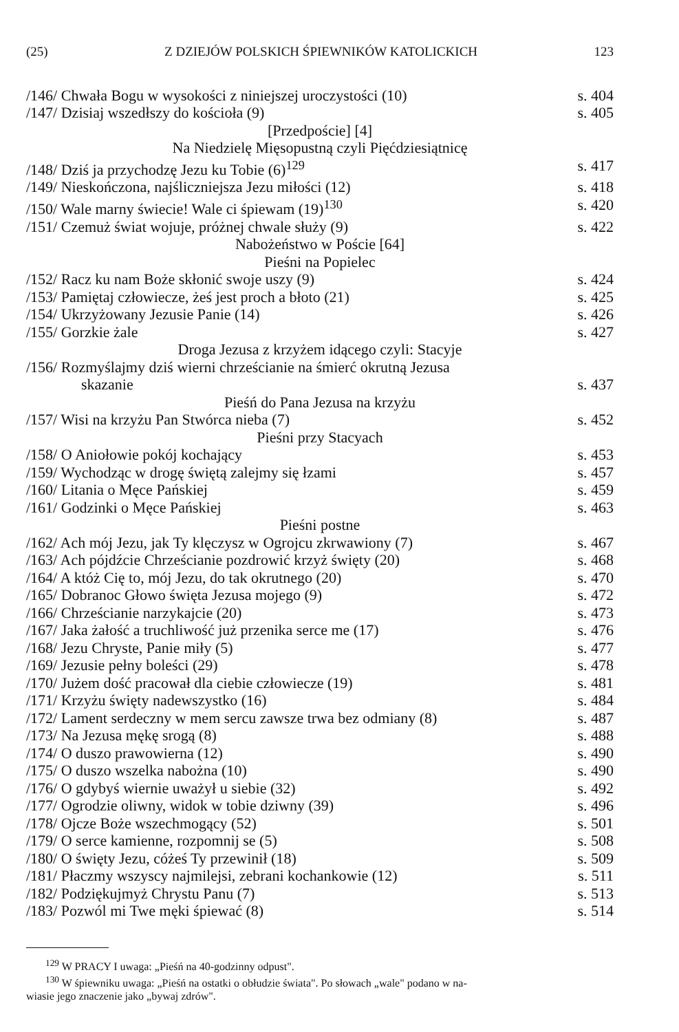(25) Z DZIEJÓW POLSKICH ŚPIEWNIKÓW KATOLICKICH 123
/146/ Chwała Bogu w wysokości z niniejszej uroczystości (10) s. 404
/147/ Dzisiaj wszedłszy do kościoła (9) s. 405
[Przedpoście] [4]
Na Niedzielę Mięsopustną czyli Pięćdziesiątnicę
/148/ Dziś ja przychodzę Jezu ku Tobie (6)<sup>129</sup> s. 417
/149/ Nieskończona, najśliczniejsza Jezu miłości (12) s. 418
/150/ Wale marny świecie! Wale ci śpiewam (19)<sup>130</sup> s. 420
/151/ Czemuż świat wojuje, próżnej chwale służy (9) s. 422
Nabożeństwo w Poście [64]
Pieśni na Popielec
/152/ Racz ku nam Boże skłonić swoje uszy (9) s. 424
/153/ Pamiętaj człowiecze, żeś jest proch a błoto (21) s. 425
/154/ Ukrzyżowany Jezusie Panie (14) s. 426
/155/ Gorzkie żale s. 427
Droga Jezusa z krzyżem idącego czyli: Stacyje
/156/ Rozmyślajmy dziś wierni chrześcianie na śmierć okrutną Jezusa
skazanie s. 437
Pieśń do Pana Jezusa na krzyżu
/157/ Wisi na krzyżu Pan Stwórca nieba (7) s. 452
Pieśni przy Stacyach
/158/ O Aniołowie pokój kochający s. 453
/159/ Wychodząc w drogę świętą zalejmy się łzami s. 457
/160/ Litania o Męce Pańskiej s. 459
/161/ Godzinki o Męce Pańskiej s. 463
Pieśni postne
/162/ Ach mój Jezu, jak Ty klęczysz w Ogrojcu zkrwawiony (7) s. 467
/163/ Ach pójdźcie Chrześcianie pozdrowić krzyż święty (20) s. 468
/164/ A któż Cię to, mój Jezu, do tak okrutnego (20) s. 470
/165/ Dobranoc Głowo święta Jezusa mojego (9) s. 472
/166/ Chrześcianie narzykajcie (20) s. 473
/167/ Jaka żałość a truchliwość już przenika serce me (17) s. 476
/168/ Jezu Chryste, Panie miły (5) s. 477
/169/ Jezusie pełny boleści (29) s. 478
/170/ Jużem dość pracował dla ciebie człowiecze (19) s. 481
/171/ Krzyżu święty nadewszystko (16) s. 484
/172/ Lament serdeczny w mem sercu zawsze trwa bez odmiany (8) s. 487
/173/ Na Jezusa mękę srogą (8) s. 488
/174/ O duszo prawowierna (12) s. 490
/175/ O duszo wszelka nabożna (10) s. 490
/176/ O gdybyś wiernie uważył u siebie (32) s. 492
/177/ Ogrodzie oliwny, widok w tobie dziwny (39) s. 496
/178/ Ojcze Boże wszechmogący (52) s. 501
/179/ O serce kamienne, rozpomnij se (5) s. 508
/180/ O święty Jezu, cóżeś Ty przewinił (18) s. 509
/181/ Płaczmy wszyscy najmilejsi, zebrani kochankowie (12) s. 511
/182/ Podziękujmyż Chrystu Panu (7) s. 513
/183/ Pozwól mi Twe męki śpiewać (8) s. 514
<sup>129</sup> W PRACY I uwaga: „Pieśń na 40-godzinny odpust".
<sup>130</sup> W śpiewniku uwaga: „Pieśń na ostatki o obłudzie świata". Po słowach „wale" podano w na-
wiasie jego znaczenie jako „bywaj zdrów".